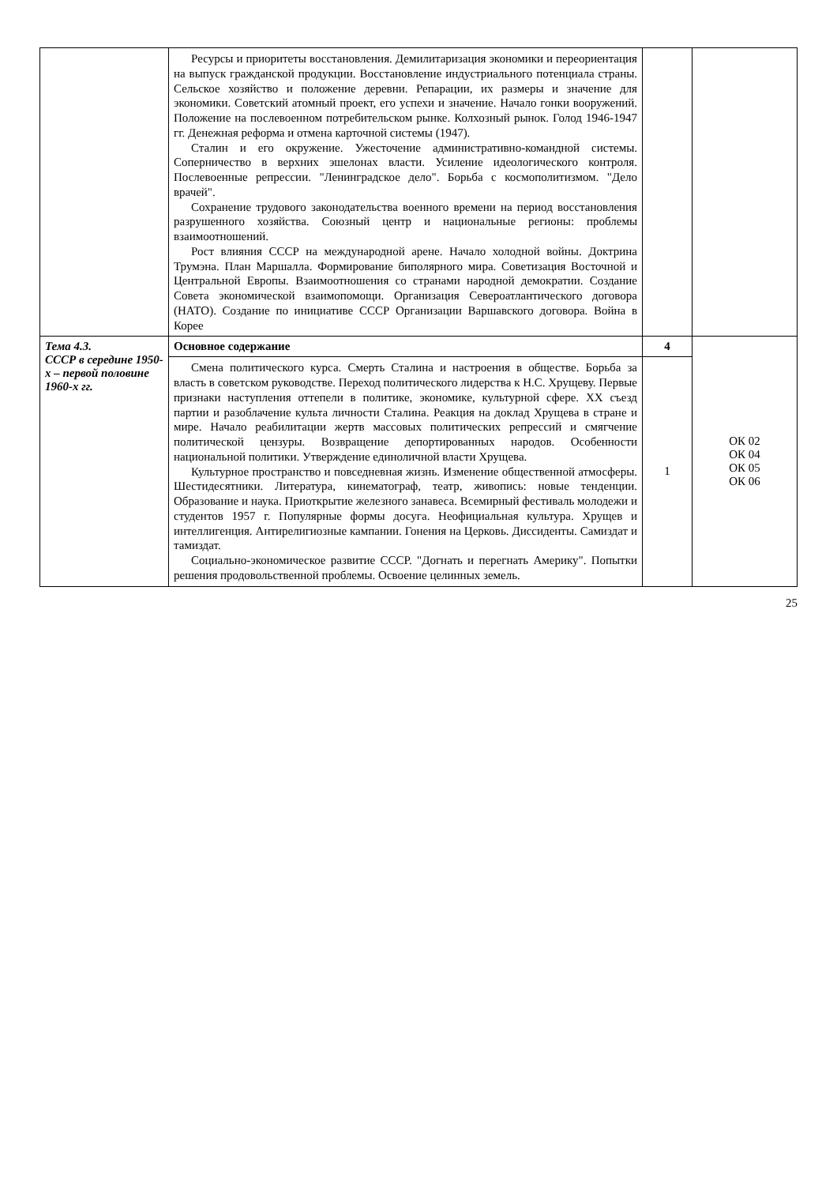| | Ресурсы и приоритеты восстановления. Демилитаризация экономики и переориентация на выпуск гражданской продукции. Восстановление индустриального потенциала страны. Сельское хозяйство и положение деревни. Репарации, их размеры и значение для экономики. Советский атомный проект, его успехи и значение. Начало гонки вооружений. Положение на послевоенном потребительском рынке. Колхозный рынок. Голод 1946-1947 гг. Денежная реформа и отмена карточной системы (1947). Сталин и его окружение. Ужесточение административно-командной системы. Соперничество в верхних эшелонах власти. Усиление идеологического контроля. Послевоенные репрессии. "Ленинградское дело". Борьба с космополитизмом. "Дело врачей". Сохранение трудового законодательства военного времени на период восстановления разрушенного хозяйства. Союзный центр и национальные регионы: проблемы взаимоотношений. Рост влияния СССР на международной арене. Начало холодной войны. Доктрина Трумэна. План Маршалла. Формирование биполярного мира. Советизация Восточной и Центральной Европы. Взаимоотношения со странами народной демократии. Создание Совета экономической взаимопомощи. Организация Североатлантического договора (НАТО). Создание по инициативе СССР Организации Варшавского договора. Война в Корее | | |
| Тема 4.3. СССР в середине 1950-х – первой половине 1960-х гг. | Основное содержание | 4 | ОК 02 ОК 04 ОК 05 ОК 06 |
| | Смена политического курса. Смерть Сталина и настроения в обществе. Борьба за власть в советском руководстве. Переход политического лидерства к Н.С. Хрущеву. Первые признаки наступления оттепели в политике, экономике, культурной сфере. XX съезд партии и разоблачение культа личности Сталина. Реакция на доклад Хрущева в стране и мире. Начало реабилитации жертв массовых политических репрессий и смягчение политической цензуры. Возвращение депортированных народов. Особенности национальной политики. Утверждение единоличной власти Хрущева. Культурное пространство и повседневная жизнь. Изменение общественной атмосферы. Шестидесятники. Литература, кинематограф, театр, живопись: новые тенденции. Образование и наука. Приоткрытие железного занавеса. Всемирный фестиваль молодежи и студентов 1957 г. Популярные формы досуга. Неофициальная культура. Хрущев и интеллигенция. Антирелигиозные кампании. Гонения на Церковь. Диссиденты. Самиздат и тамиздат. Социально-экономическое развитие СССР. "Догнать и перегнать Америку". Попытки решения продовольственной проблемы. Освоение целинных земель. | 1 | |
25